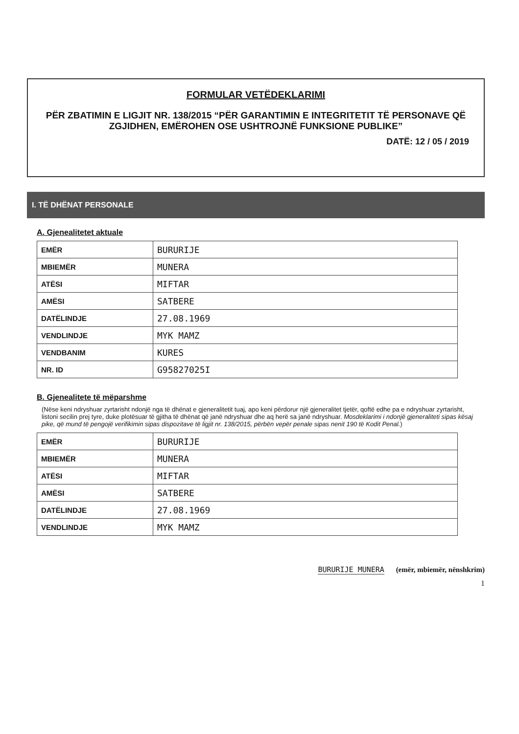FORMULAR VETËDEKLARIMI
PËR ZBATIMIN E LIGJIT NR. 138/2015 “PËR GARANTIMIN E INTEGRITETIT TË PERSONAVE QË ZGJIDHEN, EMËROHEN OSE USHTROJNË FUNKSIONE PUBLIKE”
DATË: 12 / 05 / 2019
I. TË DHËNAT PERSONALE
A. Gjenealitetet aktuale
| EMËR | BURURIJE |
| MBIEMËR | MUNERA |
| ATËSI | MIFTAR |
| AMËSI | SATBERE |
| DATËLINDJE | 27.08.1969 |
| VENDLINDJE | MYK MAMZ |
| VENDBANIM | KURES |
| NR. ID | G95827025I |
B. Gjenealitete të mëparshme
(Nëse keni ndryshuar zyrtarisht ndonjë nga të dhënat e gjeneralitetit tuaj, apo keni përdorur një gjeneralitet tjetër, qoftë edhe pa e ndryshuar zyrtarisht, listoni secilin prej tyre, duke plotësuar të gjitha të dhënat që janë ndryshuar dhe aq herë sa janë ndryshuar. Mosdeklarimi i ndonjë gjeneraliteti sipas kësaj pike, që mund të pengojë verifikimin sipas dispozitave të ligjit nr. 138/2015, përbën vepër penale sipas nenit 190 të Kodit Penal.)
| EMËR | BURURIJE |
| MBIEMËR | MUNERA |
| ATËSI | MIFTAR |
| AMËSI | SATBERE |
| DATËLINDJE | 27.08.1969 |
| VENDLINDJE | MYK MAMZ |
BURURIJE MUNERA (emër, mbiemër, nënshkrim)
1